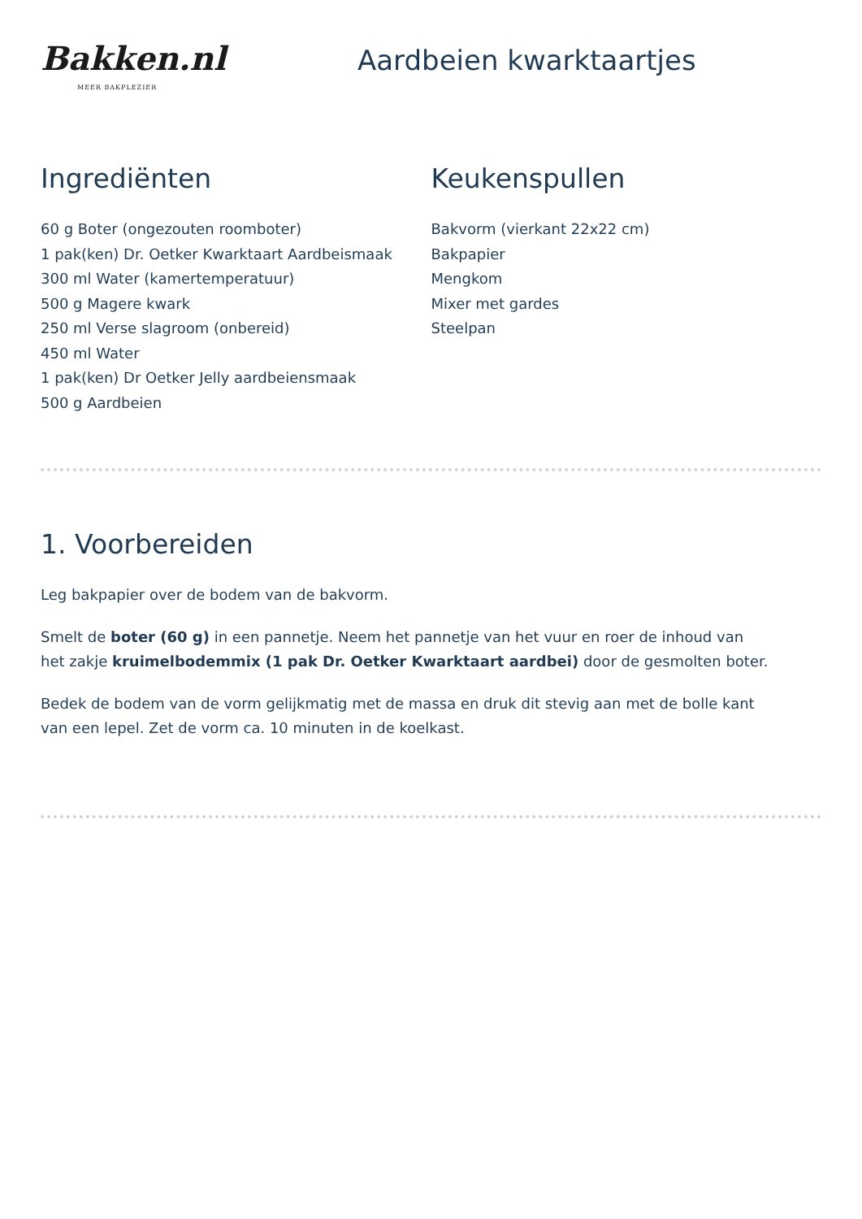Bakken.nl
MEER BAKPLEZIER
Aardbeien kwarktaartjes
Ingrediënten
60 g Boter (ongezouten roomboter)
1 pak(ken) Dr. Oetker Kwarktaart Aardbeismaak
300 ml Water (kamertemperatuur)
500 g Magere kwark
250 ml Verse slagroom (onbereid)
450 ml Water
1 pak(ken) Dr Oetker Jelly aardbeiensmaak
500 g Aardbeien
Keukenspullen
Bakvorm (vierkant 22x22 cm)
Bakpapier
Mengkom
Mixer met gardes
Steelpan
1. Voorbereiden
Leg bakpapier over de bodem van de bakvorm.
Smelt de boter (60 g) in een pannetje. Neem het pannetje van het vuur en roer de inhoud van het zakje kruimelbodemmix (1 pak Dr. Oetker Kwarktaart aardbei) door de gesmolten boter.
Bedek de bodem van de vorm gelijkmatig met de massa en druk dit stevig aan met de bolle kant van een lepel. Zet de vorm ca. 10 minuten in de koelkast.